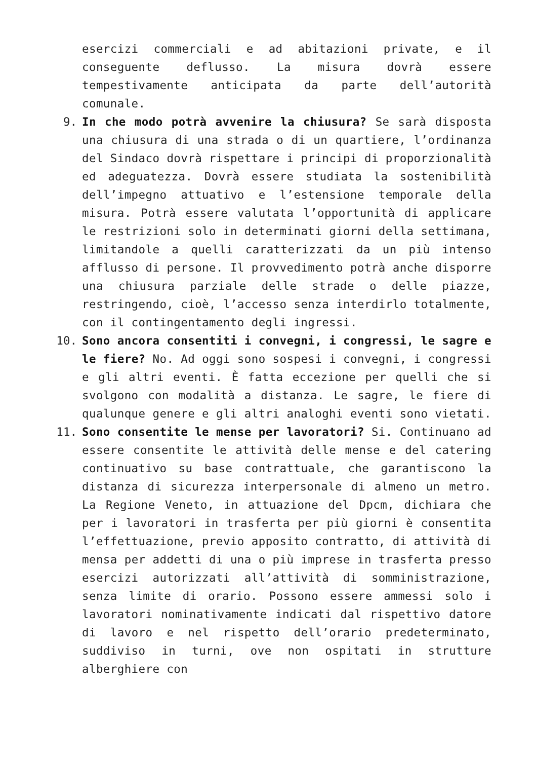esercizi commerciali e ad abitazioni private, e il conseguente deflusso. La misura dovrà essere tempestivamente anticipata da parte dell’autorità comunale.
9. In che modo potrà avvenire la chiusura? Se sarà disposta una chiusura di una strada o di un quartiere, l’ordinanza del Sindaco dovrà rispettare i principi di proporzionalità ed adeguatezza. Dovrà essere studiata la sostenibilità dell’impegno attuativo e l’estensione temporale della misura. Potrà essere valutata l’opportunità di applicare le restrizioni solo in determinati giorni della settimana, limitandole a quelli caratterizzati da un più intenso afflusso di persone. Il provvedimento potrà anche disporre una chiusura parziale delle strade o delle piazze, restringendo, cioè, l’accesso senza interdirlo totalmente, con il contingentamento degli ingressi.
10. Sono ancora consentiti i convegni, i congressi, le sagre e le fiere? No. Ad oggi sono sospesi i convegni, i congressi e gli altri eventi. È fatta eccezione per quelli che si svolgono con modalità a distanza. Le sagre, le fiere di qualunque genere e gli altri analoghi eventi sono vietati.
11. Sono consentite le mense per lavoratori? Si. Continuano ad essere consentite le attività delle mense e del catering continuativo su base contrattuale, che garantiscono la distanza di sicurezza interpersonale di almeno un metro. La Regione Veneto, in attuazione del Dpcm, dichiara che per i lavoratori in trasferta per più giorni è consentita l’effettuazione, previo apposito contratto, di attività di mensa per addetti di una o più imprese in trasferta presso esercizi autorizzati all’attività di somministrazione, senza limite di orario. Possono essere ammessi solo i lavoratori nominativamente indicati dal rispettivo datore di lavoro e nel rispetto dell’orario predeterminato, suddiviso in turni, ove non ospitati in strutture alberghiere con